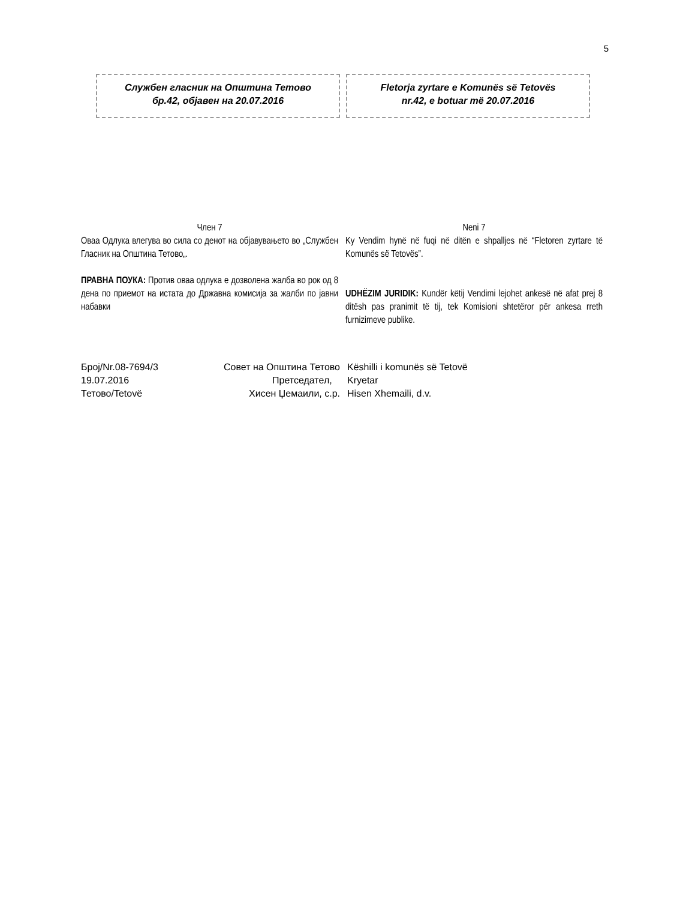5
Службен гласник на Општина Тетово
бр.42, објавен на 20.07.2016
Fletorja zyrtare e Komunës së Tetovës
nr.42, e botuar më 20.07.2016
Член 7
Оваа Одлука влегува во сила со денот на објавувањето во „Службен Гласник на Општина Тетово„.
ПРАВНА ПОУКА: Против оваа одлука е дозволена жалба во рок од 8 дена по приемот на истата до Државна комисија за жалби по јавни набавки
Neni 7
Ky Vendim hynë në fuqi në ditën e shpalljes në “Fletoren zyrtare të Komunës së Tetovës”.
UDHËZIM JURIDIK: Kundër këtij Vendimi lejohet ankesë në afat prej 8 ditësh pas pranimit të tij, tek Komisioni shtetëror për ankesa rreth furnizimeve publike.
Број/Nr.08-7694/3
19.07.2016
Тетово/Tetovë
Совет на Општина Тетово
Претседател,
Хисен Џемаили, с.р.
Këshilli i komunës së Tetovë
Kryetar
Hisen Xhemaili, d.v.